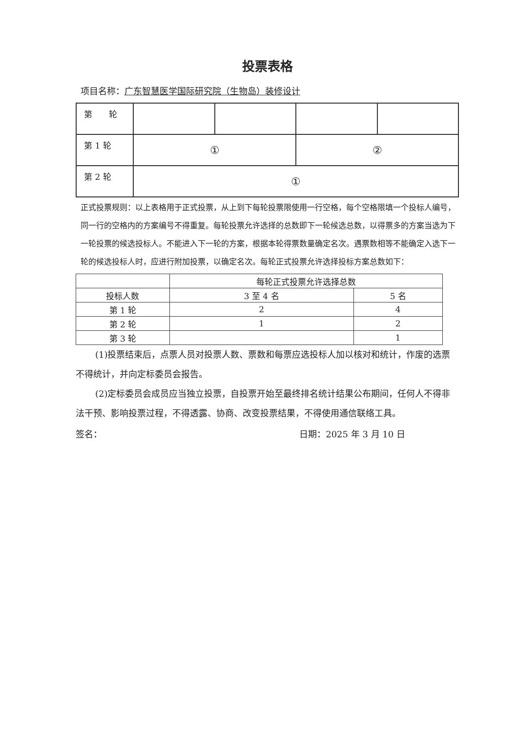投票表格
项目名称：广东智慧医学国际研究院（生物岛）装修设计
| 第 轮 | | | | |
| 第 1 轮 | ① | | ② | |
| 第 2 轮 | ① | | | |
正式投票规则：以上表格用于正式投票，从上到下每轮投票限使用一行空格，每个空格限填一个投标人编号，同一行的空格内的方案编号不得重复。每轮投票允许选择的总数即下一轮候选总数，以得票多的方案当选为下一轮投票的候选投标人。不能进入下一轮的方案，根据本轮得票数量确定名次。遇票数相等不能确定入选下一轮的候选投标人时，应进行附加投票，以确定名次。每轮正式投票允许选择投标方案总数如下：
| | 每轮正式投票允许选择总数 | |
| --- | --- | --- |
| 投标人数 | 3 至 4 名 | 5 名 |
| 第 1 轮 | 2 | 4 |
| 第 2 轮 | 1 | 2 |
| 第 3 轮 | | 1 |
(1)投票结束后，点票人员对投票人数、票数和每票应选投标人加以核对和统计，作废的选票不得统计，并向定标委员会报告。
(2)定标委员会成员应当独立投票，自投票开始至最终排名统计结果公布期间，任何人不得非法干预、影响投票过程，不得透露、协商、改变投票结果，不得使用通信联络工具。
签名： 日期：2025 年 3 月 10 日